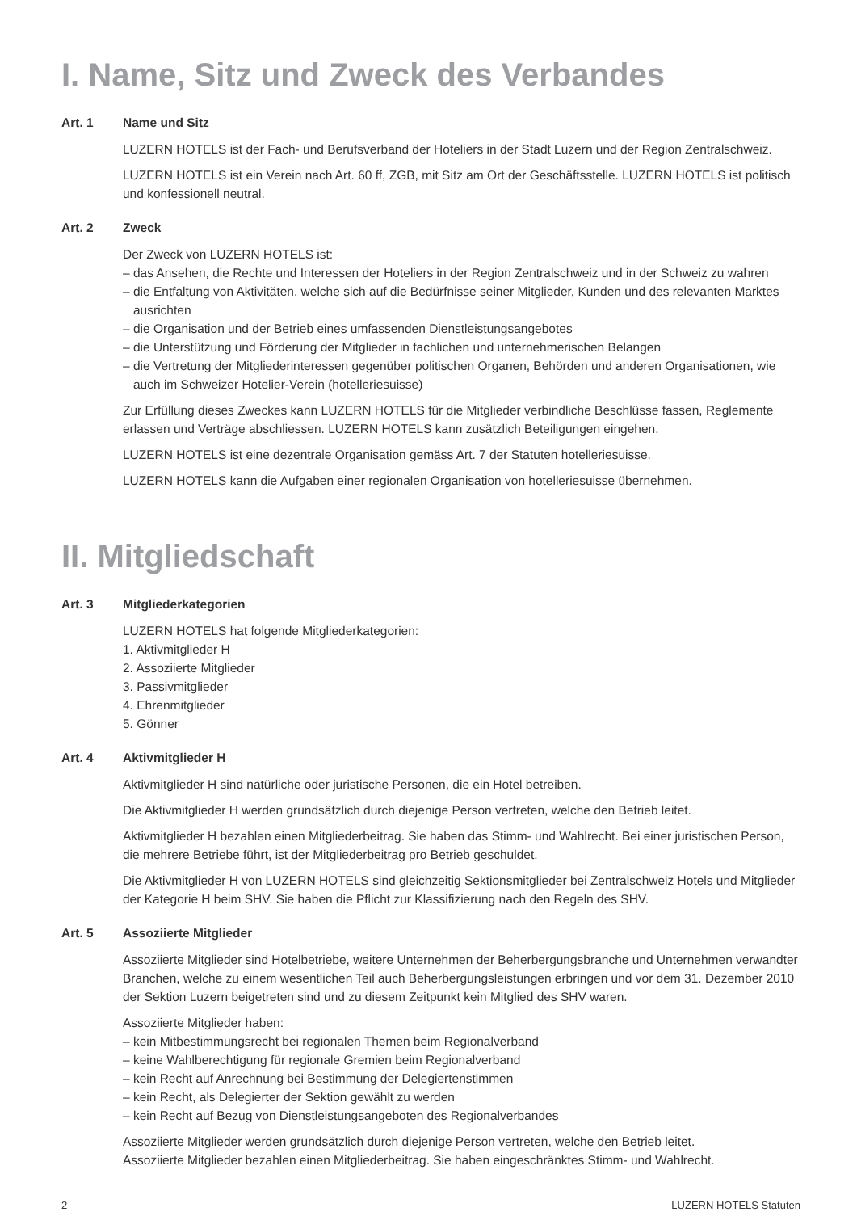I. Name, Sitz und Zweck des Verbandes
Art. 1 Name und Sitz
LUZERN HOTELS ist der Fach- und Berufsverband der Hoteliers in der Stadt Luzern und der Region Zentralschweiz.
LUZERN HOTELS ist ein Verein nach Art. 60 ff, ZGB, mit Sitz am Ort der Geschäftsstelle. LUZERN HOTELS ist politisch und konfessionell neutral.
Art. 2 Zweck
Der Zweck von LUZERN HOTELS ist:
– das Ansehen, die Rechte und Interessen der Hoteliers in der Region Zentralschweiz und in der Schweiz zu wahren
– die Entfaltung von Aktivitäten, welche sich auf die Bedürfnisse seiner Mitglieder, Kunden und des relevanten Marktes ausrichten
– die Organisation und der Betrieb eines umfassenden Dienstleistungsangebotes
– die Unterstützung und Förderung der Mitglieder in fachlichen und unternehmerischen Belangen
– die Vertretung der Mitgliederinteressen gegenüber politischen Organen, Behörden und anderen Organisationen, wie auch im Schweizer Hotelier-Verein (hotelleriesuisse)
Zur Erfüllung dieses Zweckes kann LUZERN HOTELS für die Mitglieder verbindliche Beschlüsse fassen, Reglemente erlassen und Verträge abschliessen. LUZERN HOTELS kann zusätzlich Beteiligungen eingehen.
LUZERN HOTELS ist eine dezentrale Organisation gemäss Art. 7 der Statuten hotelleriesuisse.
LUZERN HOTELS kann die Aufgaben einer regionalen Organisation von hotelleriesuisse übernehmen.
II. Mitgliedschaft
Art. 3 Mitgliederkategorien
LUZERN HOTELS hat folgende Mitgliederkategorien:
1. Aktivmitglieder H
2. Assoziierte Mitglieder
3. Passivmitglieder
4. Ehrenmitglieder
5. Gönner
Art. 4 Aktivmitglieder H
Aktivmitglieder H sind natürliche oder juristische Personen, die ein Hotel betreiben.
Die Aktivmitglieder H werden grundsätzlich durch diejenige Person vertreten, welche den Betrieb leitet.
Aktivmitglieder H bezahlen einen Mitgliederbeitrag. Sie haben das Stimm- und Wahlrecht. Bei einer juristischen Person, die mehrere Betriebe führt, ist der Mitgliederbeitrag pro Betrieb geschuldet.
Die Aktivmitglieder H von LUZERN HOTELS sind gleichzeitig Sektionsmitglieder bei Zentralschweiz Hotels und Mitglieder der Kategorie H beim SHV. Sie haben die Pflicht zur Klassifizierung nach den Regeln des SHV.
Art. 5 Assoziierte Mitglieder
Assoziierte Mitglieder sind Hotelbetriebe, weitere Unternehmen der Beherbergungsbranche und Unternehmen verwandter Branchen, welche zu einem wesentlichen Teil auch Beherbergungsleistungen erbringen und vor dem 31. Dezember 2010 der Sektion Luzern beigetreten sind und zu diesem Zeitpunkt kein Mitglied des SHV waren.
Assoziierte Mitglieder haben:
– kein Mitbestimmungsrecht bei regionalen Themen beim Regionalverband
– keine Wahlberechtigung für regionale Gremien beim Regionalverband
– kein Recht auf Anrechnung bei Bestimmung der Delegiertenstimmen
– kein Recht, als Delegierter der Sektion gewählt zu werden
– kein Recht auf Bezug von Dienstleistungsangeboten des Regionalverbandes
Assoziierte Mitglieder werden grundsätzlich durch diejenige Person vertreten, welche den Betrieb leitet.
Assoziierte Mitglieder bezahlen einen Mitgliederbeitrag. Sie haben eingeschränktes Stimm- und Wahlrecht.
2 LUZERN HOTELS Statuten